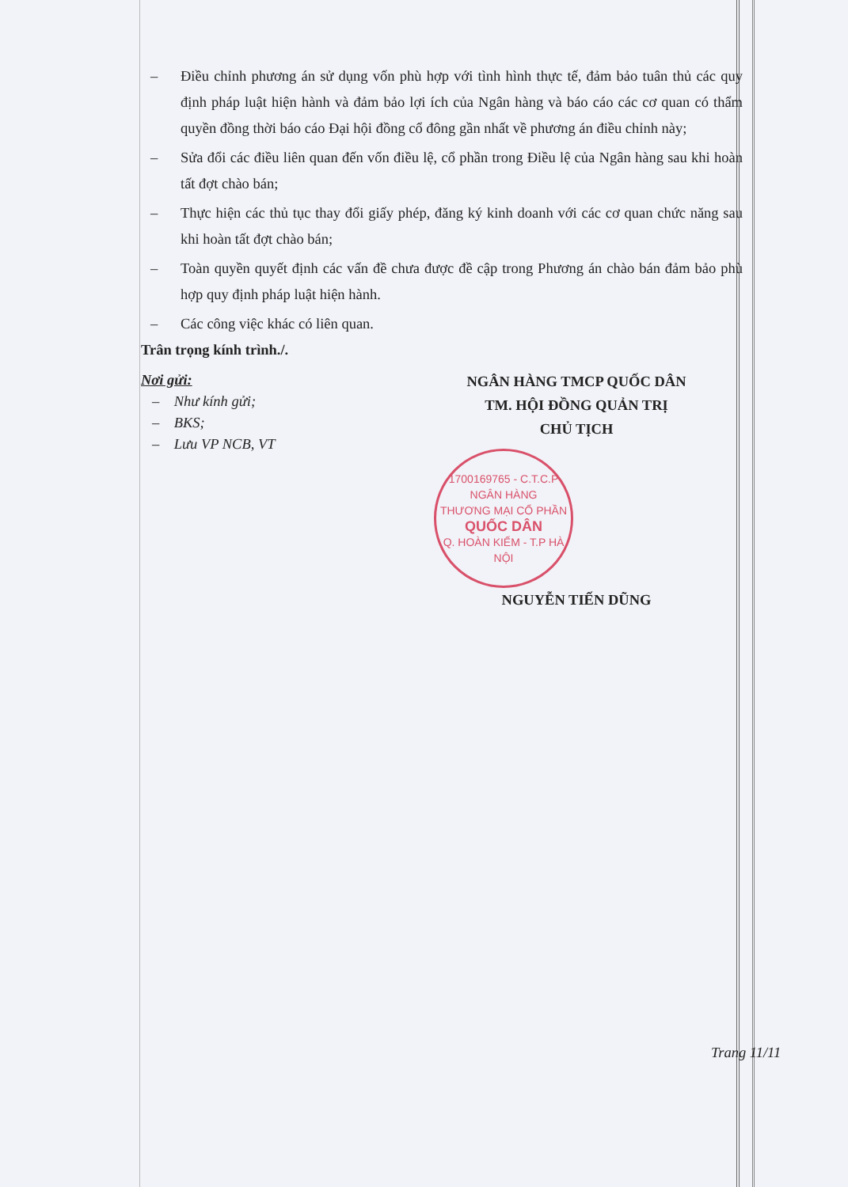– Điều chỉnh phương án sử dụng vốn phù hợp với tình hình thực tế, đảm bảo tuân thủ các quy định pháp luật hiện hành và đảm bảo lợi ích của Ngân hàng và báo cáo các cơ quan có thẩm quyền đồng thời báo cáo Đại hội đồng cổ đông gần nhất về phương án điều chỉnh này;
– Sửa đổi các điều liên quan đến vốn điều lệ, cổ phần trong Điều lệ của Ngân hàng sau khi hoàn tất đợt chào bán;
– Thực hiện các thủ tục thay đổi giấy phép, đăng ký kinh doanh với các cơ quan chức năng sau khi hoàn tất đợt chào bán;
– Toàn quyền quyết định các vấn đề chưa được đề cập trong Phương án chào bán đảm bảo phù hợp quy định pháp luật hiện hành.
– Các công việc khác có liên quan.
Trân trọng kính trình./.
Nơi gửi:
– Như kính gửi;
– BKS;
– Lưu VP NCB, VT
NGÂN HÀNG TMCP QUỐC DÂN
TM. HỘI ĐỒNG QUẢN TRỊ
CHỦ TỊCH
1700169765 - C.T.C.P
NGÂN HÀNG
THƯƠNG MẠI CỔ PHẦN
QUỐC DÂN
Q. HOÀN KIẾM - T.P HÀ NỘI
NGUYỄN TIẾN DŨNG
Trang 11/11